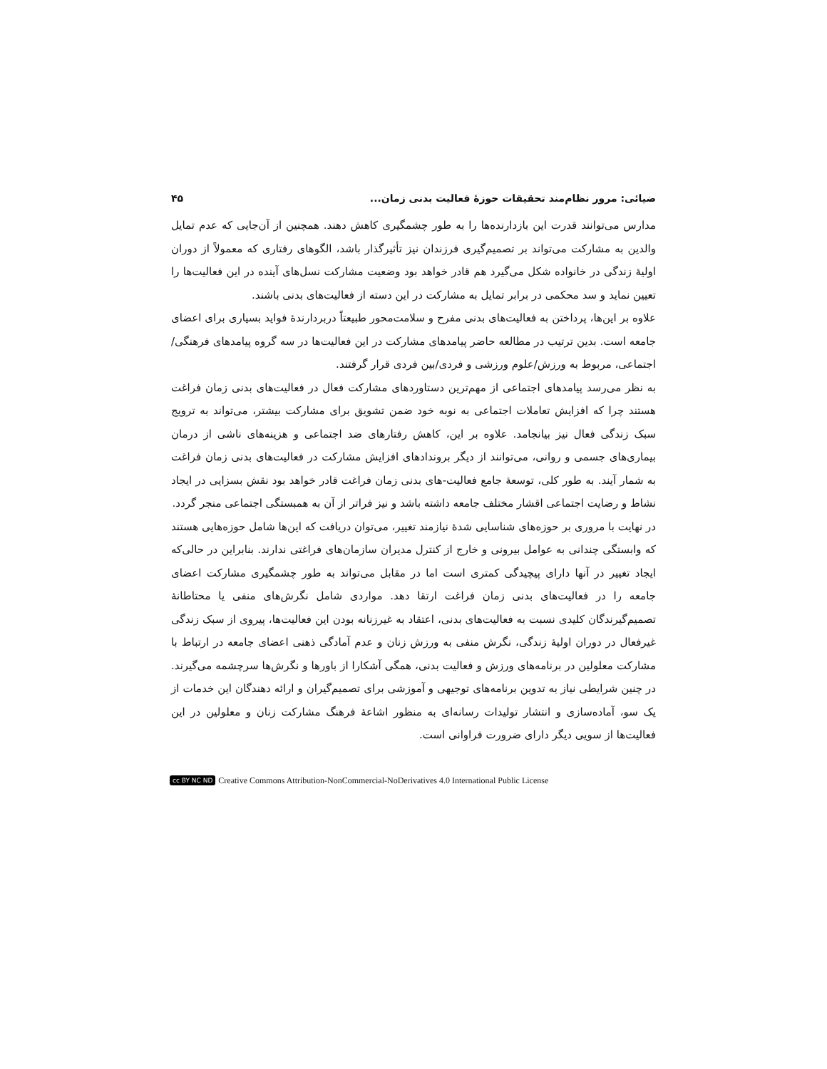ضیائی: مرور نظام‌مند تحقیقات حوزۀ فعالیت بدنی زمان... ۴۵
مدارس می‌توانند قدرت این بازدارنده‌ها را به طور چشمگیری کاهش دهند. همچنین از آن‌جایی که عدم تمایل والدین به مشارکت می‌تواند بر تصمیم‌گیری فرزندان نیز تأثیرگذار باشد، الگوهای رفتاری که معمولاً از دوران اولیۀ زندگی در خانواده شکل می‌گیرد هم قادر خواهد بود وضعیت مشارکت نسل‌های آینده در این فعالیت‌ها را تعیین نماید و سد محکمی در برابر تمایل به مشارکت در این دسته از فعالیت‌های بدنی باشند.
علاوه بر این‌ها، پرداختن به فعالیت‌های بدنی مفرح و سلامت‌محور طبیعتاً دربردارندۀ فواید بسیاری برای اعضای جامعه است. بدین ترتیب در مطالعه حاضر پیامدهای مشارکت در این فعالیت‌ها در سه گروه پیامدهای فرهنگی/اجتماعی، مربوط به ورزش/علوم ورزشی و فردی/بین فردی قرار گرفتند.
به نظر می‌رسد پیامدهای اجتماعی از مهم‌ترین دستاوردهای مشارکت فعال در فعالیت‌های بدنی زمان فراغت هستند چرا که افزایش تعاملات اجتماعی به نوبه خود ضمن تشویق برای مشارکت بیشتر، می‌تواند به ترویج سبک زندگی فعال نیز بیانجامد. علاوه بر این، کاهش رفتارهای ضد اجتماعی و هزینه‌های ناشی از درمان بیماری‌های جسمی و روانی، می‌توانند از دیگر بروندادهای افزایش مشارکت در فعالیت‌های بدنی زمان فراغت به شمار آیند. به طور کلی، توسعۀ جامع فعالیت-های بدنی زمان فراغت قادر خواهد بود نقش بسزایی در ایجاد نشاط و رضایت اجتماعی اقشار مختلف جامعه داشته باشد و نیز فراتر از آن به همبستگی اجتماعی منجر گردد.
در نهایت با مروری بر حوزه‌های شناسایی شدۀ نیازمند تغییر، می‌توان دریافت که این‌ها شامل حوزه‌هایی هستند که وابستگی چندانی به عوامل بیرونی و خارج از کنترل مدیران سازمان‌های فراغتی ندارند. بنابراین در حالی‌که ایجاد تغییر در آنها دارای پیچیدگی کمتری است اما در مقابل می‌تواند به طور چشمگیری مشارکت اعضای جامعه را در فعالیت‌های بدنی زمان فراغت ارتقا دهد. مواردی شامل نگرش‌های منفی یا محتاطانۀ تصمیم‌گیرندگان کلیدی نسبت به فعالیت‌های بدنی، اعتقاد به غیرزنانه بودن این فعالیت‌ها، پیروی از سبک زندگی غیرفعال در دوران اولیۀ زندگی، نگرش منفی به ورزش زنان و عدم آمادگی ذهنی اعضای جامعه در ارتباط با مشارکت معلولین در برنامه‌های ورزش و فعالیت بدنی، همگی آشکارا از باورها و نگرش‌ها سرچشمه می‌گیرند. در چنین شرایطی نیاز به تدوین برنامه‌های توجیهی و آموزشی برای تصمیم‌گیران و ارائه دهندگان این خدمات از یک سو، آماده‌سازی و انتشار تولیدات رسانه‌ای به منظور اشاعۀ فرهنگ مشارکت زنان و معلولین در این فعالیت‌ها از سویی دیگر دارای ضرورت فراوانی است.
cc BY NC ND Creative Commons Attribution-NonCommercial-NoDerivatives 4.0 International Public License